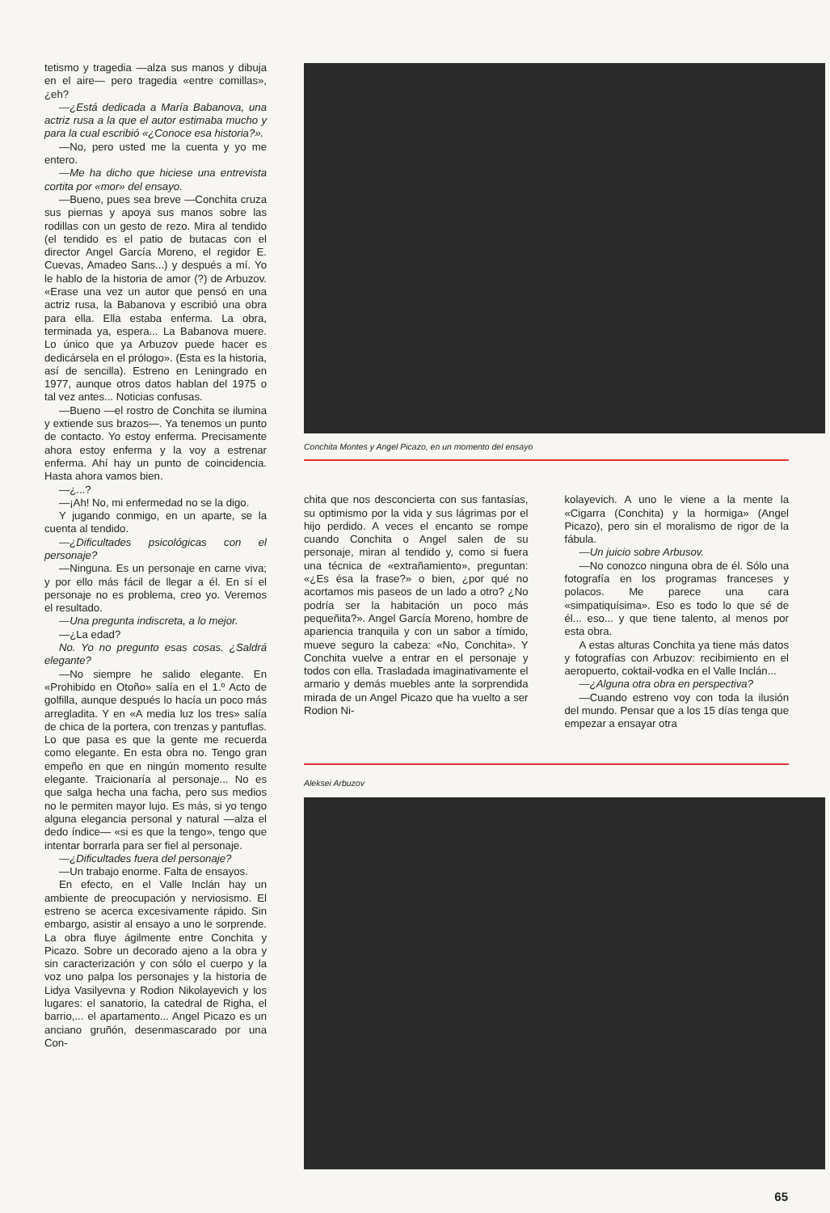tetismo y tragedia —alza sus manos y dibuja en el aire— pero tragedia «entre comillas», ¿eh?
—¿Está dedicada a María Babanova, una actriz rusa a la que el autor estimaba mucho y para la cual escribió «¿Conoce esa historia?».
—No, pero usted me la cuenta y yo me entero.
—Me ha dicho que hiciese una entrevista cortita por «mor» del ensayo.
—Bueno, pues sea breve —Conchita cruza sus piernas y apoya sus manos sobre las rodillas con un gesto de rezo. Mira al tendido (el tendido es el patio de butacas con el director Angel García Moreno, el regidor E. Cuevas, Amadeo Sans...) y después a mí. Yo le hablo de la historia de amor (?) de Arbuzov. «Erase una vez un autor que pensó en una actriz rusa, la Babanova y escribió una obra para ella. Ella estaba enferma. La obra, terminada ya, espera... La Babanova muere. Lo único que ya Arbuzov puede hacer es dedicársela en el prólogo». (Esta es la historia, así de sencilla). Estreno en Leningrado en 1977, aunque otros datos hablan del 1975 o tal vez antes... Noticias confusas.
—Bueno —el rostro de Conchita se ilumina y extiende sus brazos—. Ya tenemos un punto de contacto. Yo estoy enferma. Precisamente ahora estoy enferma y la voy a estrenar enferma. Ahí hay un punto de coincidencia. Hasta ahora vamos bien.
—¿...?
—¡Ah! No, mi enfermedad no se la digo.
Y jugando conmigo, en un aparte, se la cuenta al tendido.
—¿Dificultades psicológicas con el personaje?
—Ninguna. Es un personaje en carne viva; y por ello más fácil de llegar a él. En sí el personaje no es problema, creo yo. Veremos el resultado.
—Una pregunta indiscreta, a lo mejor.
—¿La edad?
No. Yo no pregunto esas cosas. ¿Saldrá elegante?
—No siempre he salido elegante. En «Prohibido en Otoño» salía en el 1.º Acto de golfilla, aunque después lo hacía un poco más arregladita. Y en «A media luz los tres» salía de chica de la portera, con trenzas y pantuflas. Lo que pasa es que la gente me recuerda como elegante. En esta obra no. Tengo gran empeño en que en ningún momento resulte elegante. Traicionaría al personaje... No es que salga hecha una facha, pero sus medios no le permiten mayor lujo. Es más, si yo tengo alguna elegancia personal y natural —alza el dedo índice— «si es que la tengo», tengo que intentar borrarla para ser fiel al personaje.
—¿Dificultades fuera del personaje?
—Un trabajo enorme. Falta de ensayos.
En efecto, en el Valle Inclán hay un ambiente de preocupación y nerviosismo. El estreno se acerca excesivamente rápido. Sin embargo, asistir al ensayo a uno le sorprende. La obra fluye ágilmente entre Conchita y Picazo. Sobre un decorado ajeno a la obra y sin caracterización y con sólo el cuerpo y la voz uno palpa los personajes y la historia de Lidya Vasilyevna y Rodion Nikolayevich y los lugares: el sanatorio, la catedral de Righa, el barrio,... el apartamento... Angel Picazo es un anciano gruñón, desenmascarado por una Con-
Conchita Montes y Angel Picazo, en un momento del ensayo
chita que nos desconcierta con sus fantasías, su optimismo por la vida y sus lágrimas por el hijo perdido. A veces el encanto se rompe cuando Conchita o Angel salen de su personaje, miran al tendido y, como si fuera una técnica de «extrañamiento», preguntan: «¿Es ésa la frase?» o bien, ¿por qué no acortamos mis paseos de un lado a otro? ¿No podría ser la habitación un poco más pequeñita?». Angel García Moreno, hombre de apariencia tranquila y con un sabor a tímido, mueve seguro la cabeza: «No, Conchita». Y Conchita vuelve a entrar en el personaje y todos con ella. Trasladada imaginativamente el armario y demás muebles ante la sorprendida mirada de un Angel Picazo que ha vuelto a ser Rodion Ni-
kolayevich. A uno le viene a la mente la «Cigarra (Conchita) y la hormiga» (Angel Picazo), pero sin el moralismo de rigor de la fábula.
—Un juicio sobre Arbusov.
—No conozco ninguna obra de él. Sólo una fotografía en los programas franceses y polacos. Me parece una cara «simpatiquísima». Eso es todo lo que sé de él... eso... y que tiene talento, al menos por esta obra.
A estas alturas Conchita ya tiene más datos y fotografías con Arbuzov: recibimiento en el aeropuerto, coktail-vodka en el Valle Inclán...
—¿Alguna otra obra en perspectiva?
—Cuando estreno voy con toda la ilusión del mundo. Pensar que a los 15 días tenga que empezar a ensayar otra
Aleksei Arbuzov
65